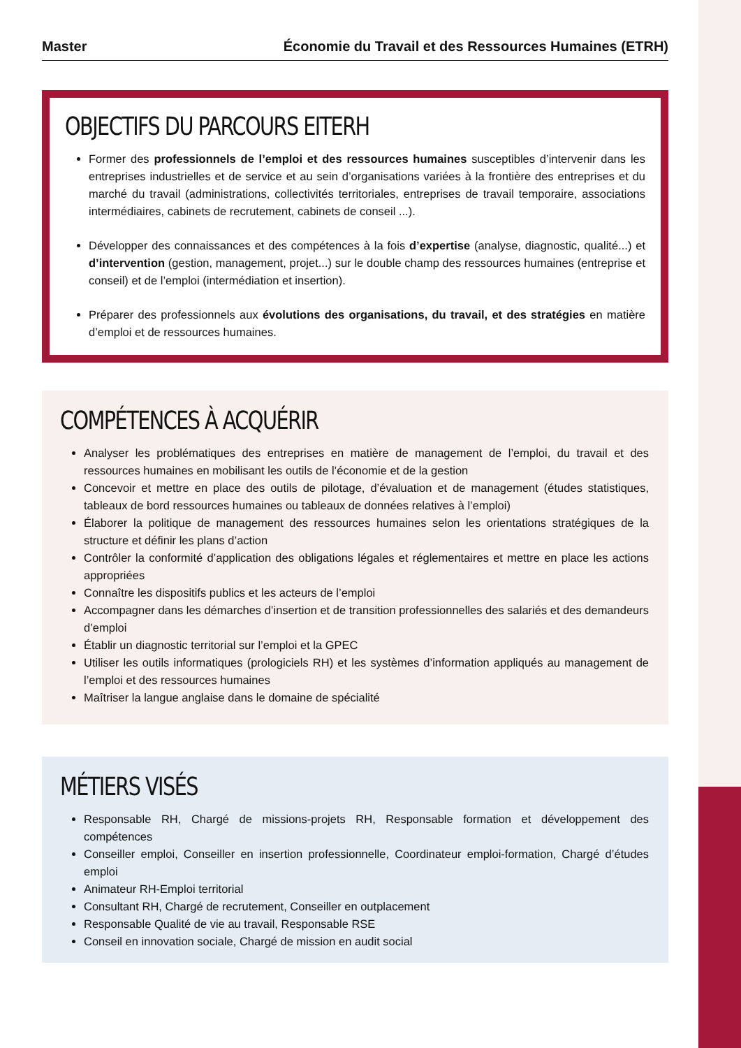Master Économie du Travail et des Ressources Humaines (ETRH)
OBJECTIFS DU PARCOURS EITERH
Former des professionnels de l’emploi et des ressources humaines susceptibles d’intervenir dans les entreprises industrielles et de service et au sein d’organisations variées à la frontière des entreprises et du marché du travail (administrations, collectivités territoriales, entreprises de travail temporaire, associations intermédiaires, cabinets de recrutement, cabinets de conseil ...).
Développer des connaissances et des compétences à la fois d’expertise (analyse, diagnostic, qualité...) et d’intervention (gestion, management, projet...) sur le double champ des ressources humaines (entreprise et conseil) et de l’emploi (intermédiation et insertion).
Préparer des professionnels aux évolutions des organisations, du travail, et des stratégies en matière d’emploi et de ressources humaines.
COMPÉTENCES À ACQUÉRIR
Analyser les problématiques des entreprises en matière de management de l’emploi, du travail et des ressources humaines en mobilisant les outils de l’économie et de la gestion
Concevoir et mettre en place des outils de pilotage, d’évaluation et de management (études statistiques, tableaux de bord ressources humaines ou tableaux de données relatives à l’emploi)
Élaborer la politique de management des ressources humaines selon les orientations stratégiques de la structure et définir les plans d’action
Contrôler la conformité d’application des obligations légales et réglementaires et mettre en place les actions appropriées
Connaître les dispositifs publics et les acteurs de l’emploi
Accompagner dans les démarches d’insertion et de transition professionnelles des salariés et des demandeurs d’emploi
Établir un diagnostic territorial sur l’emploi et la GPEC
Utiliser les outils informatiques (prologiciels RH) et les systèmes d’information appliqués au management de l’emploi et des ressources humaines
Maîtriser la langue anglaise dans le domaine de spécialité
MÉTIERS VISÉS
Responsable RH, Chargé de missions-projets RH, Responsable formation et développement des compétences
Conseiller emploi, Conseiller en insertion professionnelle, Coordinateur emploi-formation, Chargé d’études emploi
Animateur RH-Emploi territorial
Consultant RH, Chargé de recrutement, Conseiller en outplacement
Responsable Qualité de vie au travail, Responsable RSE
Conseil en innovation sociale, Chargé de mission en audit social